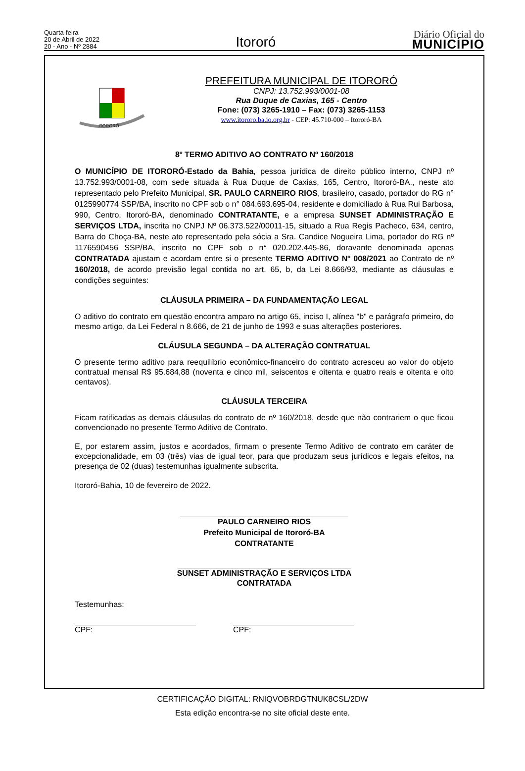Quarta-feira
20 de Abril de 2022
20 - Ano - Nº 2884
Itororó
Diário Oficial do
MUNICÍPIO
ITORORÓ
PREFEITURA MUNICIPAL DE ITORORÓ
CNPJ: 13.752.993/0001-08
Rua Duque de Caxias, 165 - Centro
Fone: (073) 3265-1910 – Fax: (073) 3265-1153
www.itororo.ba.io.org.br - CEP: 45.710-000 – Itororó-BA
8º TERMO ADITIVO AO CONTRATO Nº 160/2018
O MUNICÍPIO DE ITORORÓ-Estado da Bahia, pessoa jurídica de direito público interno, CNPJ nº 13.752.993/0001-08, com sede situada à Rua Duque de Caxias, 165, Centro, Itororó-BA., neste ato representado pelo Prefeito Municipal, SR. PAULO CARNEIRO RIOS, brasileiro, casado, portador do RG n° 0125990774 SSP/BA, inscrito no CPF sob o n° 084.693.695-04, residente e domiciliado à Rua Rui Barbosa, 990, Centro, Itororó-BA, denominado CONTRATANTE, e a empresa SUNSET ADMINISTRAÇÃO E SERVIÇOS LTDA, inscrita no CNPJ Nº 06.373.522/00011-15, situado a Rua Regis Pacheco, 634, centro, Barra do Choça-BA, neste ato representado pela sócia a Sra. Candice Nogueira Lima, portador do RG nº 1176590456 SSP/BA, inscrito no CPF sob o n° 020.202.445-86, doravante denominada apenas CONTRATADA ajustam e acordam entre si o presente TERMO ADITIVO Nº 008/2021 ao Contrato de nº 160/2018, de acordo previsão legal contida no art. 65, b, da Lei 8.666/93, mediante as cláusulas e condições seguintes:
CLÁUSULA PRIMEIRA – DA FUNDAMENTAÇÃO LEGAL
O aditivo do contrato em questão encontra amparo no artigo 65, inciso I, alínea "b" e parágrafo primeiro, do mesmo artigo, da Lei Federal n 8.666, de 21 de junho de 1993 e suas alterações posteriores.
CLÁUSULA SEGUNDA – DA ALTERAÇÃO CONTRATUAL
O presente termo aditivo para reequilíbrio econômico-financeiro do contrato acresceu ao valor do objeto contratual mensal R$ 95.684,88 (noventa e cinco mil, seiscentos e oitenta e quatro reais e oitenta e oito centavos).
CLÁUSULA TERCEIRA
Ficam ratificadas as demais cláusulas do contrato de nº 160/2018, desde que não contrariem o que ficou convencionado no presente Termo Aditivo de Contrato.
E, por estarem assim, justos e acordados, firmam o presente Termo Aditivo de contrato em caráter de excepcionalidade, em 03 (três) vias de igual teor, para que produzam seus jurídicos e legais efeitos, na presença de 02 (duas) testemunhas igualmente subscrita.
Itororó-Bahia, 10 de fevereiro de 2022.
PAULO CARNEIRO RIOS
Prefeito Municipal de Itororó-BA
CONTRATANTE
SUNSET ADMINISTRAÇÃO E SERVIÇOS LTDA
CONTRATADA
Testemunhas:
CPF: CPF:
CERTIFICAÇÃO DIGITAL: RNIQVOBRDGTNUK8CSL/2DW
Esta edição encontra-se no site oficial deste ente.